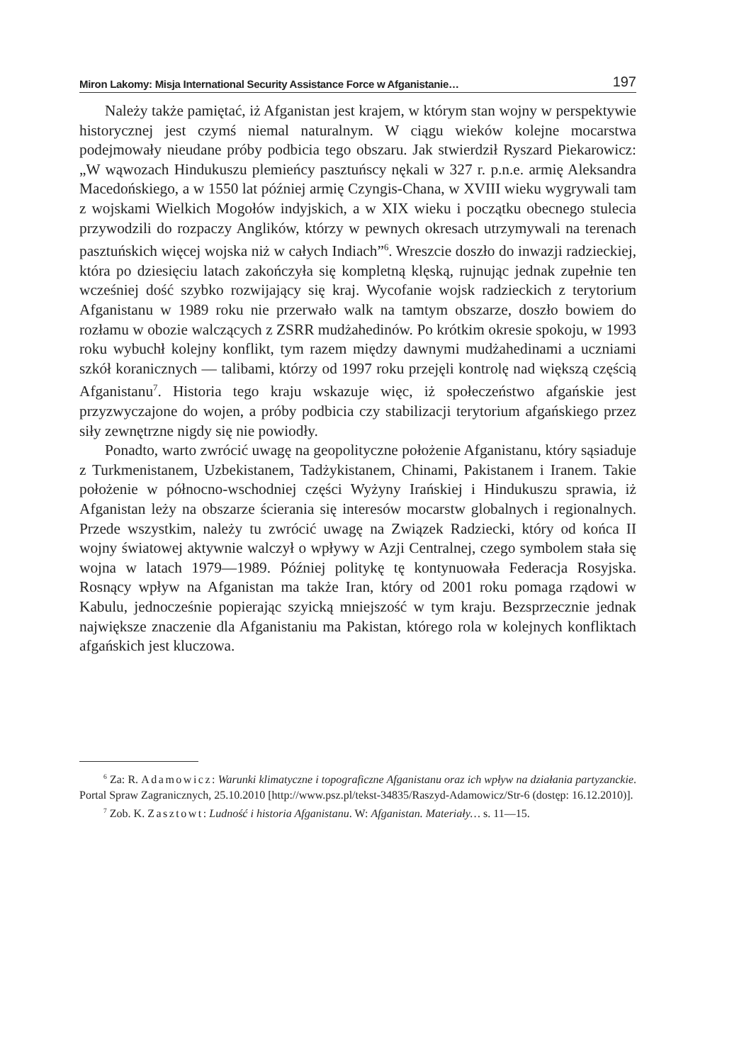Miron Lakomy: Misja International Security Assistance Force w Afganistanie… 197
Należy także pamiętać, iż Afganistan jest krajem, w którym stan wojny w perspektywie historycznej jest czymś niemal naturalnym. W ciągu wieków kolejne mocarstwa podejmowały nieudane próby podbicia tego obszaru. Jak stwierdził Ryszard Piekarowicz: „W wąwozach Hindukuszu plemieńcy pasztuńscy nękali w 327 r. p.n.e. armię Aleksandra Macedońskiego, a w 1550 lat później armię Czyngis-Chana, w XVIII wieku wygrywali tam z wojskami Wielkich Mogołów indyjskich, a w XIX wieku i początku obecnego stulecia przywodzili do rozpaczy Anglików, którzy w pewnych okresach utrzymywali na terenach pasztuńskich więcej wojska niż w całych Indiach”<sup>6</sup>. Wreszcie doszło do inwazji radzieckiej, która po dziesięciu latach zakończyła się kompletną klęską, rujnując jednak zupełnie ten wcześniej dość szybko rozwijający się kraj. Wycofanie wojsk radzieckich z terytorium Afganistanu w 1989 roku nie przerwało walk na tamtym obszarze, doszło bowiem do rozłamu w obozie walczących z ZSRR mudżahedinów. Po krótkim okresie spokoju, w 1993 roku wybuchł kolejny konflikt, tym razem między dawnymi mudżahedinami a uczniami szkół koranicznych — talibami, którzy od 1997 roku przejęli kontrolę nad większą częścią Afganistanu<sup>7</sup>. Historia tego kraju wskazuje więc, iż społeczeństwo afgańskie jest przyzwyczajone do wojen, a próby podbicia czy stabilizacji terytorium afgańskiego przez siły zewnętrzne nigdy się nie powiodły.
Ponadto, warto zwrócić uwagę na geopolityczne położenie Afganistanu, który sąsiaduje z Turkmenistanem, Uzbekistanem, Tadżykistanem, Chinami, Pakistanem i Iranem. Takie położenie w północno-wschodniej części Wyżyny Irańskiej i Hindukuszu sprawia, iż Afganistan leży na obszarze ścierania się interesów mocarstw globalnych i regionalnych. Przede wszystkim, należy tu zwrócić uwagę na Związek Radziecki, który od końca II wojny światowej aktywnie walczył o wpływy w Azji Centralnej, czego symbolem stała się wojna w latach 1979—1989. Później politykę tę kontynuowała Federacja Rosyjska. Rosnący wpływ na Afganistan ma także Iran, który od 2001 roku pomaga rządowi w Kabulu, jednocześnie popierając szyicką mniejszość w tym kraju. Bezsprzecznie jednak największe znaczenie dla Afganistaniu ma Pakistan, którego rola w kolejnych konfliktach afgańskich jest kluczowa.
<sup>6</sup> Za: R. Adamowicz: Warunki klimatyczne i topograficzne Afganistanu oraz ich wpływ na działania partyzanckie. Portal Spraw Zagranicznych, 25.10.2010 [http://www.psz.pl/tekst-34835/Raszyd-Adamowicz/Str-6 (dostęp: 16.12.2010)].
<sup>7</sup> Zob. K. Zasztowt: Ludność i historia Afganistanu. W: Afganistan. Materiały… s. 11—15.